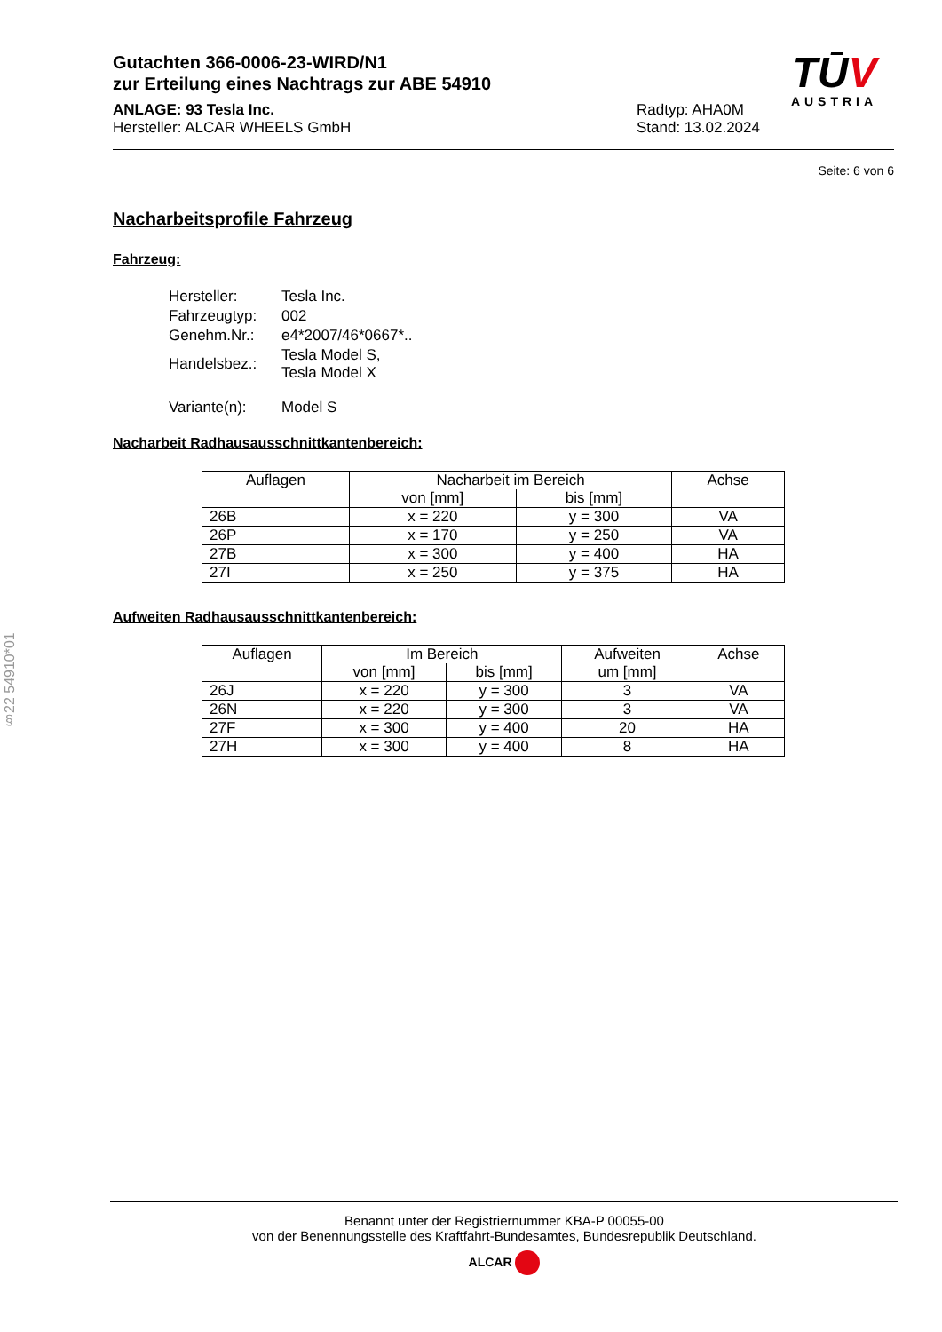§22 54910*01
Gutachten 366-0006-23-WIRD/N1
zur Erteilung eines Nachtrags zur ABE 54910
ANLAGE: 93 Tesla Inc.
Hersteller: ALCAR WHEELS GmbH
Radtyp: AHA0M
Stand: 13.02.2024
TŪV
AUSTRIA
Seite: 6 von 6
Nacharbeitsprofile Fahrzeug
Fahrzeug:
| Hersteller: | Tesla Inc. |
| Fahrzeugtyp: | 002 |
| Genehm.Nr.: | e4*2007/46*0667*.. |
| Handelsbez.: | Tesla Model S, Tesla Model X |
| Variante(n): | Model S |
Nacharbeit Radhausausschnittkantenbereich:
| Auflagen | Nacharbeit im Bereich | | Achse |
| --- | --- | --- | --- |
| | von [mm] | bis [mm] | |
| 26B | x = 220 | y = 300 | VA |
| 26P | x = 170 | y = 250 | VA |
| 27B | x = 300 | y = 400 | HA |
| 27I | x = 250 | y = 375 | HA |
Aufweiten Radhausausschnittkantenbereich:
| Auflagen | Im Bereich | | Aufweiten | Achse |
| --- | --- | --- | --- | --- |
| | von [mm] | bis [mm] | um [mm] | |
| 26J | x = 220 | y = 300 | 3 | VA |
| 26N | x = 220 | y = 300 | 3 | VA |
| 27F | x = 300 | y = 400 | 20 | HA |
| 27H | x = 300 | y = 400 | 8 | HA |
Benannt unter der Registriernummer KBA-P 00055-00
von der Benennungsstelle des Kraftfahrt-Bundesamtes, Bundesrepublik Deutschland.
ALCAR